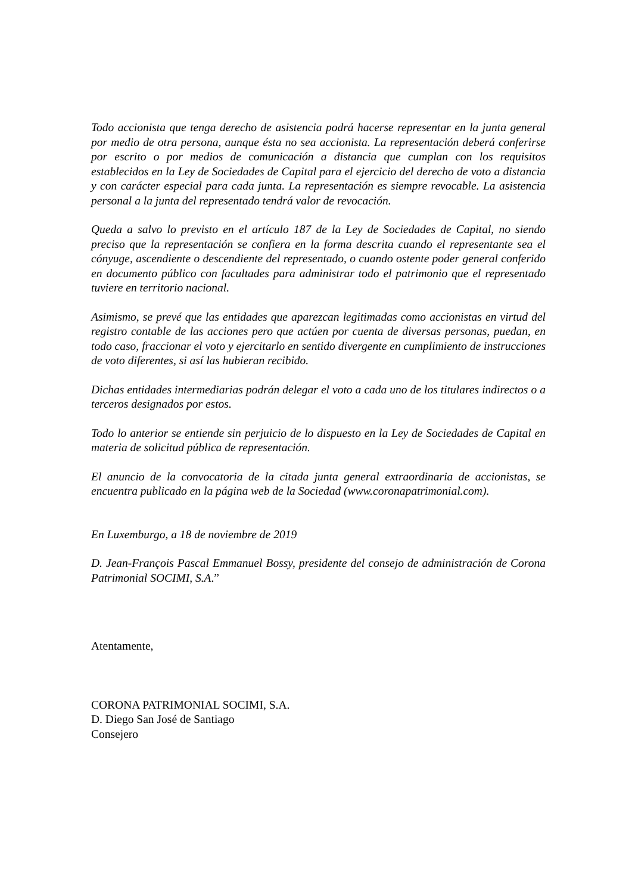Todo accionista que tenga derecho de asistencia podrá hacerse representar en la junta general por medio de otra persona, aunque ésta no sea accionista. La representación deberá conferirse por escrito o por medios de comunicación a distancia que cumplan con los requisitos establecidos en la Ley de Sociedades de Capital para el ejercicio del derecho de voto a distancia y con carácter especial para cada junta. La representación es siempre revocable. La asistencia personal a la junta del representado tendrá valor de revocación.
Queda a salvo lo previsto en el artículo 187 de la Ley de Sociedades de Capital, no siendo preciso que la representación se confiera en la forma descrita cuando el representante sea el cónyuge, ascendiente o descendiente del representado, o cuando ostente poder general conferido en documento público con facultades para administrar todo el patrimonio que el representado tuviere en territorio nacional.
Asimismo, se prevé que las entidades que aparezcan legitimadas como accionistas en virtud del registro contable de las acciones pero que actúen por cuenta de diversas personas, puedan, en todo caso, fraccionar el voto y ejercitarlo en sentido divergente en cumplimiento de instrucciones de voto diferentes, si así las hubieran recibido.
Dichas entidades intermediarias podrán delegar el voto a cada uno de los titulares indirectos o a terceros designados por estos.
Todo lo anterior se entiende sin perjuicio de lo dispuesto en la Ley de Sociedades de Capital en materia de solicitud pública de representación.
El anuncio de la convocatoria de la citada junta general extraordinaria de accionistas, se encuentra publicado en la página web de la Sociedad (www.coronapatrimonial.com).
En Luxemburgo, a 18 de noviembre de 2019
D. Jean-François Pascal Emmanuel Bossy, presidente del consejo de administración de Corona Patrimonial SOCIMI, S.A.”
Atentamente,
CORONA PATRIMONIAL SOCIMI, S.A.
D. Diego San José de Santiago
Consejero